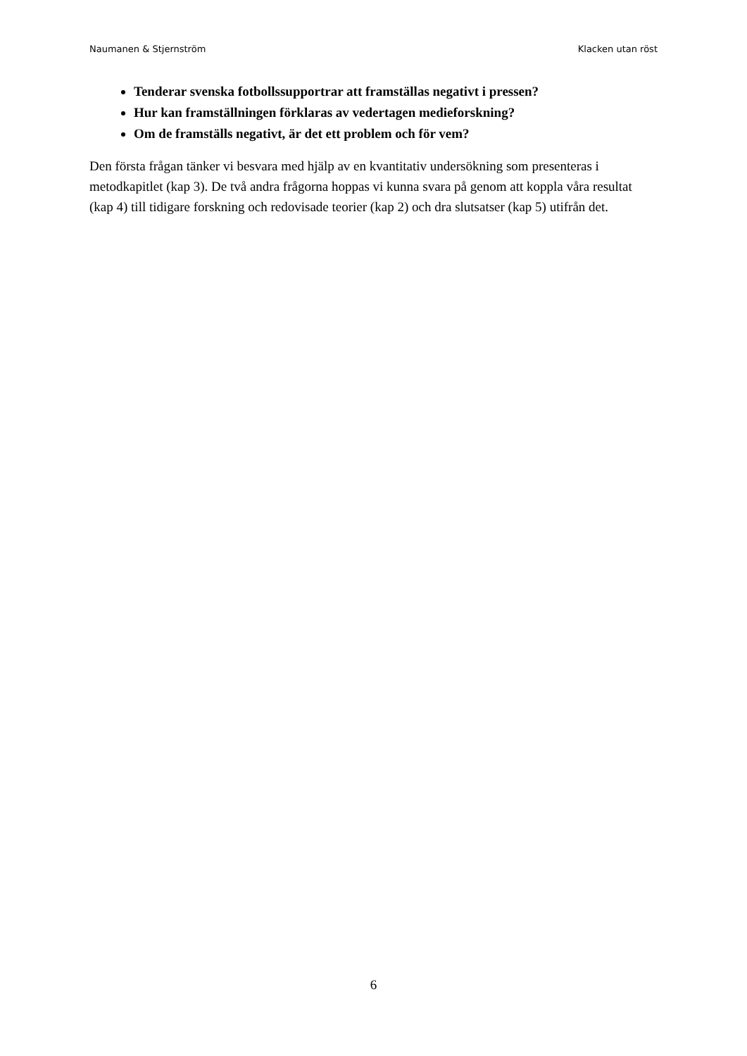Naumanen & Stjernström Klacken utan röst
Tenderar svenska fotbollssupportrar att framställas negativt i pressen?
Hur kan framställningen förklaras av vedertagen medieforskning?
Om de framställs negativt, är det ett problem och för vem?
Den första frågan tänker vi besvara med hjälp av en kvantitativ undersökning som presenteras i metodkapitlet (kap 3). De två andra frågorna hoppas vi kunna svara på genom att koppla våra resultat (kap 4) till tidigare forskning och redovisade teorier (kap 2) och dra slutsatser (kap 5) utifrån det.
6